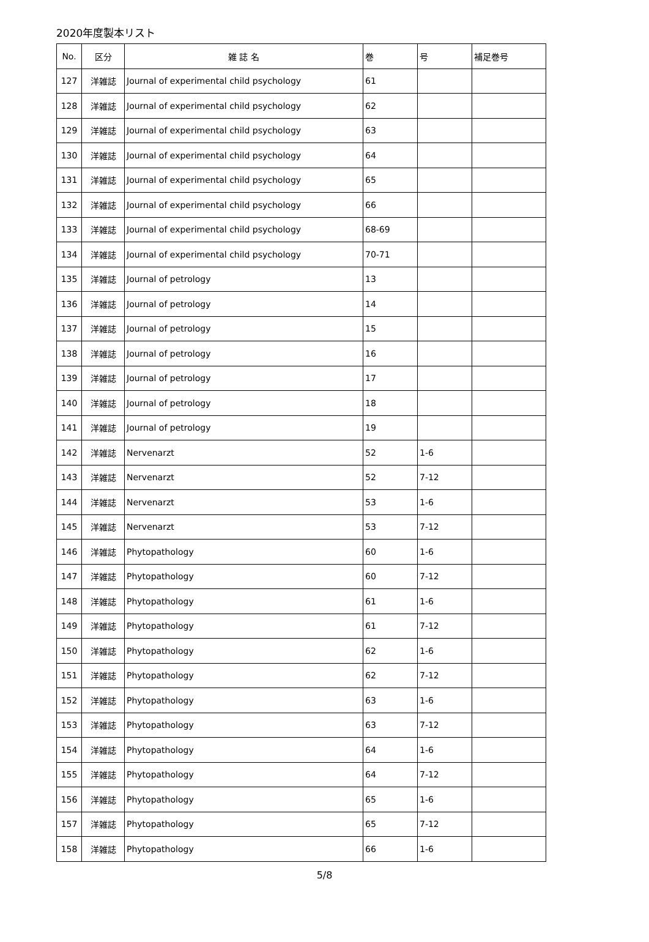2020年度製本リスト
| No. | 区分 | 雑 誌 名 | 巻 | 号 | 補足巻号 |
| --- | --- | --- | --- | --- | --- |
| 127 | 洋雑誌 | Journal of experimental child psychology | 61 | | |
| 128 | 洋雑誌 | Journal of experimental child psychology | 62 | | |
| 129 | 洋雑誌 | Journal of experimental child psychology | 63 | | |
| 130 | 洋雑誌 | Journal of experimental child psychology | 64 | | |
| 131 | 洋雑誌 | Journal of experimental child psychology | 65 | | |
| 132 | 洋雑誌 | Journal of experimental child psychology | 66 | | |
| 133 | 洋雑誌 | Journal of experimental child psychology | 68-69 | | |
| 134 | 洋雑誌 | Journal of experimental child psychology | 70-71 | | |
| 135 | 洋雑誌 | Journal of petrology | 13 | | |
| 136 | 洋雑誌 | Journal of petrology | 14 | | |
| 137 | 洋雑誌 | Journal of petrology | 15 | | |
| 138 | 洋雑誌 | Journal of petrology | 16 | | |
| 139 | 洋雑誌 | Journal of petrology | 17 | | |
| 140 | 洋雑誌 | Journal of petrology | 18 | | |
| 141 | 洋雑誌 | Journal of petrology | 19 | | |
| 142 | 洋雑誌 | Nervenarzt | 52 | 1-6 | |
| 143 | 洋雑誌 | Nervenarzt | 52 | 7-12 | |
| 144 | 洋雑誌 | Nervenarzt | 53 | 1-6 | |
| 145 | 洋雑誌 | Nervenarzt | 53 | 7-12 | |
| 146 | 洋雑誌 | Phytopathology | 60 | 1-6 | |
| 147 | 洋雑誌 | Phytopathology | 60 | 7-12 | |
| 148 | 洋雑誌 | Phytopathology | 61 | 1-6 | |
| 149 | 洋雑誌 | Phytopathology | 61 | 7-12 | |
| 150 | 洋雑誌 | Phytopathology | 62 | 1-6 | |
| 151 | 洋雑誌 | Phytopathology | 62 | 7-12 | |
| 152 | 洋雑誌 | Phytopathology | 63 | 1-6 | |
| 153 | 洋雑誌 | Phytopathology | 63 | 7-12 | |
| 154 | 洋雑誌 | Phytopathology | 64 | 1-6 | |
| 155 | 洋雑誌 | Phytopathology | 64 | 7-12 | |
| 156 | 洋雑誌 | Phytopathology | 65 | 1-6 | |
| 157 | 洋雑誌 | Phytopathology | 65 | 7-12 | |
| 158 | 洋雑誌 | Phytopathology | 66 | 1-6 | |
5/8